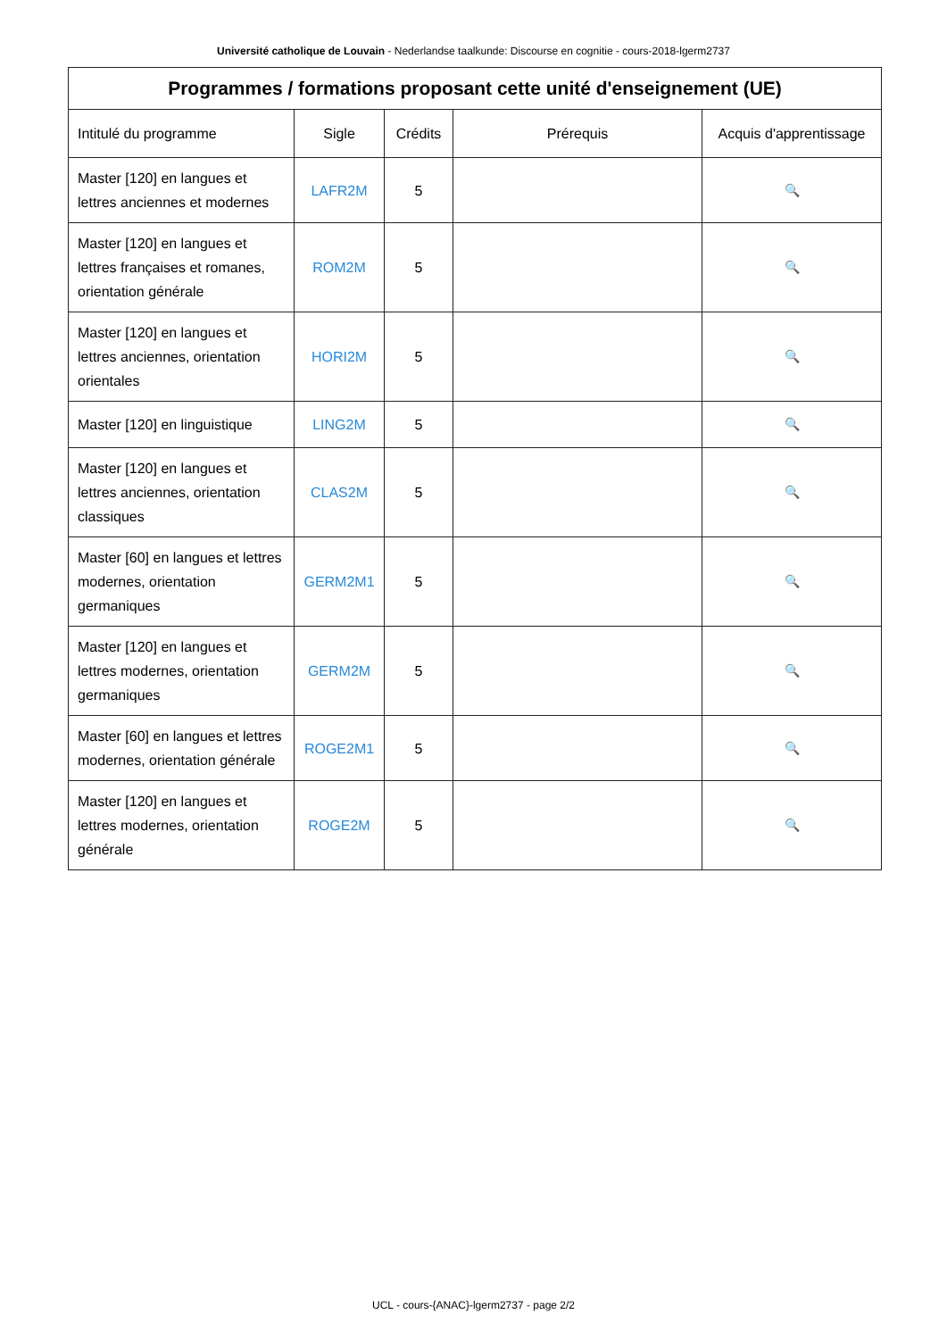Université catholique de Louvain - Nederlandse taalkunde: Discourse en cognitie - cours-2018-lgerm2737
| Programmes / formations proposant cette unité d'enseignement (UE) | | | | |
| --- | --- | --- | --- | --- |
| Intitulé du programme | Sigle | Crédits | Prérequis | Acquis d'apprentissage |
| Master [120] en langues et lettres anciennes et modernes | LAFR2M | 5 | | 🔍 |
| Master [120] en langues et lettres françaises et romanes, orientation générale | ROM2M | 5 | | 🔍 |
| Master [120] en langues et lettres anciennes, orientation orientales | HORI2M | 5 | | 🔍 |
| Master [120] en linguistique | LING2M | 5 | | 🔍 |
| Master [120] en langues et lettres anciennes, orientation classiques | CLAS2M | 5 | | 🔍 |
| Master [60] en langues et lettres modernes, orientation germaniques | GERM2M1 | 5 | | 🔍 |
| Master [120] en langues et lettres modernes, orientation germaniques | GERM2M | 5 | | 🔍 |
| Master [60] en langues et lettres modernes, orientation générale | ROGE2M1 | 5 | | 🔍 |
| Master [120] en langues et lettres modernes, orientation générale | ROGE2M | 5 | | 🔍 |
UCL - cours-{ANAC}-lgerm2737 - page 2/2